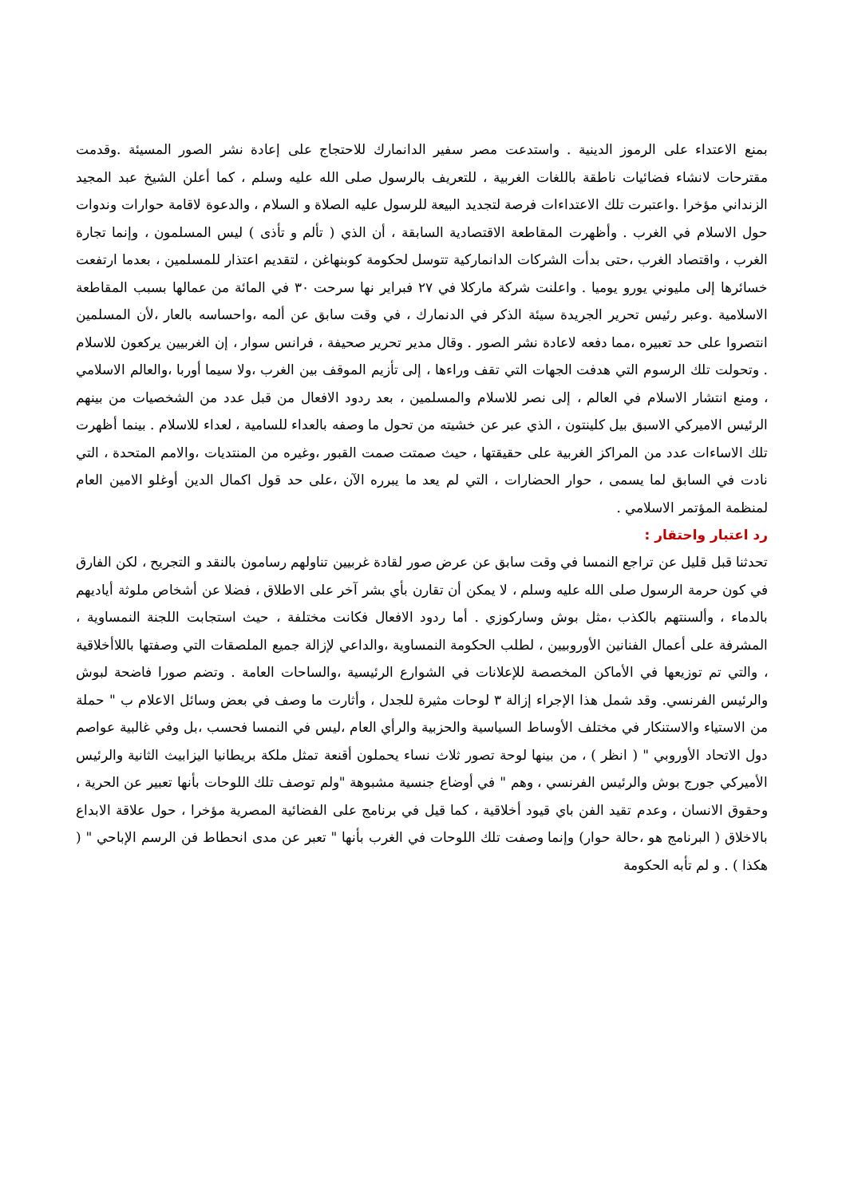بمنع الاعتداء على الرموز الدينية . واستدعت مصر سفير الدانمارك للاحتجاج على إعادة نشر الصور المسيئة .وقدمت مقترحات لانشاء فضائيات ناطقة باللغات الغربية ، للتعريف بالرسول صلى الله عليه وسلم ، كما أعلن الشيخ عبد المجيد الزنداني مؤخرا .واعتبرت تلك الاعتداءات فرصة لتجديد البيعة للرسول عليه الصلاة و السلام ، والدعوة لاقامة حوارات وندوات حول الاسلام في الغرب . وأظهرت المقاطعة الاقتصادية السابقة ، أن الذي ( تألم و تأذى ) ليس المسلمون ، وإنما تجارة الغرب ، واقتصاد الغرب ،حتى بدأت الشركات الدانماركية تتوسل لحكومة كوبنهاغن ، لتقديم اعتذار للمسلمين ، بعدما ارتفعت خسائرها إلى مليوني يورو يوميا . واعلنت شركة ماركلا في ٢٧ فبراير نها سرحت ٣٠ في المائة من عمالها بسبب المقاطعة الاسلامية .وعبر رئيس تحرير الجريدة سيئة الذكر في الدنمارك ، في وقت سابق عن ألمه ،واحساسه بالعار ،لأن المسلمين انتصروا على حد تعبيره ،مما دفعه لاعادة نشر الصور . وقال مدير تحرير صحيفة ، فرانس سوار ، إن الغربيين يركعون للاسلام . وتحولت تلك الرسوم التي هدفت الجهات التي تقف وراءها ، إلى تأزيم الموقف بين الغرب ،ولا سيما أوربا ،والعالم الاسلامي ، ومنع انتشار الاسلام في العالم ، إلى نصر للاسلام والمسلمين ، بعد ردود الافعال من قبل عدد من الشخصيات من بينهم الرئيس الاميركي الاسبق بيل كلينتون ، الذي عبر عن خشيته من تحول ما وصفه بالعداء للسامية ، لعداء للاسلام . بينما أظهرت تلك الاساءات عدد من المراكز الغربية على حقيقتها ، حيث صمتت صمت القبور ،وغيره من المنتديات ،والامم المتحدة ، التي نادت في السابق لما يسمى ، حوار الحضارات ، التي لم يعد ما يبرره الآن ،على حد قول اكمال الدين أوغلو الامين العام لمنظمة المؤتمر الاسلامي .
رد اعتبار واحتقار :
تحدثنا قبل قليل عن تراجع النمسا في وقت سابق عن عرض صور لقادة غربيين تناولهم رسامون بالنقد و التجريح ، لكن الفارق في كون حرمة الرسول صلى الله عليه وسلم ، لا يمكن أن تقارن بأي بشر آخر على الاطلاق ، فضلا عن أشخاص ملوثة أياديهم بالدماء ، وألسنتهم بالكذب ،مثل بوش وساركوزي . أما ردود الافعال فكانت مختلفة ، حيث استجابت اللجنة النمساوية ، المشرفة على أعمال الفنانين الأوروبيين ، لطلب الحكومة النمساوية ،والداعي لإزالة جميع الملصقات التي وصفتها باللاأخلاقية ، والتي تم توزيعها في الأماكن المخصصة للإعلانات في الشوارع الرئيسية ،والساحات العامة . وتضم صورا فاضحة لبوش والرئيس الفرنسي. وقد شمل هذا الإجراء إزالة ٣ لوحات مثيرة للجدل ، وأثارت ما وصف في بعض وسائل الاعلام ب " حملة من الاستياء والاستنكار في مختلف الأوساط السياسية والحزبية والرأي العام ،ليس في النمسا فحسب ،بل وفي غالبية عواصم دول الاتحاد الأوروبي " ( انظر ) ، من بينها لوحة تصور ثلاث نساء يحملون أقنعة تمثل ملكة بريطانيا اليزابيث الثانية والرئيس الأميركي جورج بوش والرئيس الفرنسي ، وهم " في أوضاع جنسية مشبوهة "ولم توصف تلك اللوحات بأنها تعبير عن الحرية ، وحقوق الانسان ، وعدم تقيد الفن باي قيود أخلاقية ، كما قيل في برنامج على الفضائية المصرية مؤخرا ، حول علاقة الابداع بالاخلاق ( البرنامج هو ،حالة حوار) وإنما وصفت تلك اللوحات في الغرب بأنها " تعبر عن مدى انحطاط فن الرسم الإباحي " ( هكذا ) . و لم تأبه الحكومة